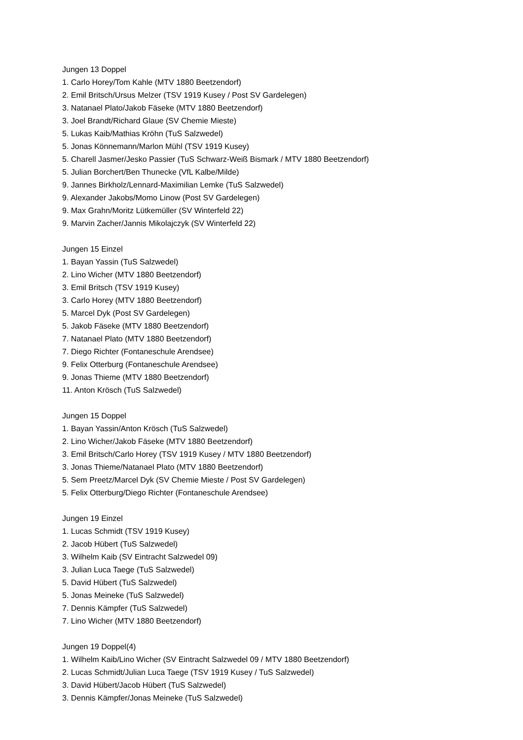Jungen 13 Doppel
1. Carlo Horey/Tom Kahle (MTV 1880 Beetzendorf)
2. Emil Britsch/Ursus Melzer (TSV 1919 Kusey / Post SV Gardelegen)
3. Natanael Plato/Jakob Fäseke (MTV 1880 Beetzendorf)
3. Joel Brandt/Richard Glaue (SV Chemie Mieste)
5. Lukas Kaib/Mathias Kröhn (TuS Salzwedel)
5. Jonas Könnemann/Marlon Mühl (TSV 1919 Kusey)
5. Charell Jasmer/Jesko Passier (TuS Schwarz-Weiß Bismark / MTV 1880 Beetzendorf)
5. Julian Borchert/Ben Thunecke (VfL Kalbe/Milde)
9. Jannes Birkholz/Lennard-Maximilian Lemke (TuS Salzwedel)
9. Alexander Jakobs/Momo Linow (Post SV Gardelegen)
9. Max Grahn/Moritz Lütkemüller (SV Winterfeld 22)
9. Marvin Zacher/Jannis Mikolajczyk (SV Winterfeld 22)
Jungen 15 Einzel
1. Bayan Yassin (TuS Salzwedel)
2. Lino Wicher (MTV 1880 Beetzendorf)
3. Emil Britsch (TSV 1919 Kusey)
3. Carlo Horey (MTV 1880 Beetzendorf)
5. Marcel Dyk (Post SV Gardelegen)
5. Jakob Fäseke (MTV 1880 Beetzendorf)
7. Natanael Plato (MTV 1880 Beetzendorf)
7. Diego Richter (Fontaneschule Arendsee)
9. Felix Otterburg (Fontaneschule Arendsee)
9. Jonas Thieme (MTV 1880 Beetzendorf)
11. Anton Krösch (TuS Salzwedel)
Jungen 15 Doppel
1. Bayan Yassin/Anton Krösch (TuS Salzwedel)
2. Lino Wicher/Jakob Fäseke (MTV 1880 Beetzendorf)
3. Emil Britsch/Carlo Horey (TSV 1919 Kusey / MTV 1880 Beetzendorf)
3. Jonas Thieme/Natanael Plato (MTV 1880 Beetzendorf)
5. Sem Preetz/Marcel Dyk (SV Chemie Mieste / Post SV Gardelegen)
5. Felix Otterburg/Diego Richter (Fontaneschule Arendsee)
Jungen 19 Einzel
1. Lucas Schmidt (TSV 1919 Kusey)
2. Jacob Hübert (TuS Salzwedel)
3. Wilhelm Kaib (SV Eintracht Salzwedel 09)
3. Julian Luca Taege (TuS Salzwedel)
5. David Hübert (TuS Salzwedel)
5. Jonas Meineke (TuS Salzwedel)
7. Dennis Kämpfer (TuS Salzwedel)
7. Lino Wicher (MTV 1880 Beetzendorf)
Jungen 19 Doppel(4)
1. Wilhelm Kaib/Lino Wicher (SV Eintracht Salzwedel 09 / MTV 1880 Beetzendorf)
2. Lucas Schmidt/Julian Luca Taege (TSV 1919 Kusey / TuS Salzwedel)
3. David Hübert/Jacob Hübert (TuS Salzwedel)
3. Dennis Kämpfer/Jonas Meineke (TuS Salzwedel)